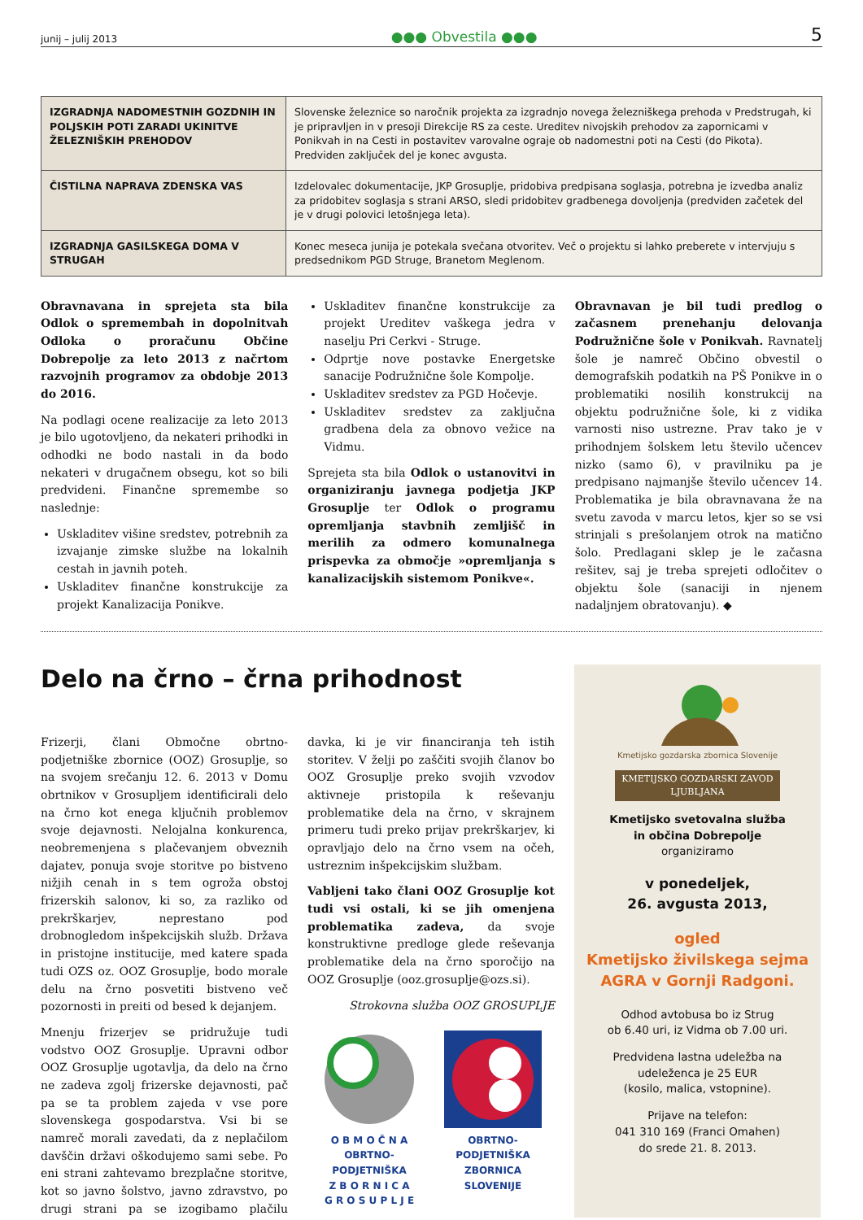junij – julij 2013 ●●● Obvestila ●●● 5
| IZGRADNJA NADOMESTNIH GOZDNIH IN POLJSKIH POTI ZARADI UKINITVE ŽELEZNIŠKIH PREHODOV | Slovenske železnice so naročnik projekta za izgradnjo novega železniškega prehoda v Predstrugah, ki je pripravljen in v presoji Direkcije RS za ceste. Ureditev nivojskih prehodov za zapornicami v Ponikvah in na Cesti in postavitev varovalne ograje ob nadomestni poti na Cesti (do Pikota). Predviden zaključek del je konec avgusta. |
| ČISTILNA NAPRAVA ZDENSKA VAS | Izdelovalec dokumentacije, JKP Grosuplje, pridobiva predpisana soglasja, potrebna je izvedba analiz za pridobitev soglasja s strani ARSO, sledi pridobitev gradbenega dovoljenja (predviden začetek del je v drugi polovici letošnjega leta). |
| IZGRADNJA GASILSKEGA DOMA V STRUGAH | Konec meseca junija je potekala svečana otvoritev. Več o projektu si lahko preberete v intervjuju s predsednikom PGD Struge, Branetom Meglenom. |
Obravnavana in sprejeta sta bila Odlok o spremembah in dopolnitvah Odloka o proračunu Občine Dobrepolje za leto 2013 z načrtom razvojnih programov za obdobje 2013 do 2016.
Na podlagi ocene realizacije za leto 2013 je bilo ugotovljeno, da nekateri prihodki in odhodki ne bodo nastali in da bodo nekateri v drugačnem obsegu, kot so bili predvideni. Finančne spremembe so naslednje:
Uskladitev višine sredstev, potrebnih za izvajanje zimske službe na lokalnih cestah in javnih poteh.
Uskladitev finančne konstrukcije za projekt Kanalizacija Ponikve.
Uskladitev finančne konstrukcije za projekt Ureditev vaškega jedra v naselju Pri Cerkvi - Struge.
Odprtje nove postavke Energetske sanacije Podružnične šole Kompolje.
Uskladitev sredstev za PGD Hočevje.
Uskladitev sredstev za zaključna gradbena dela za obnovo vežice na Vidmu.
Sprejeta sta bila Odlok o ustanovitvi in organiziranju javnega podjetja JKP Grosuplje ter Odlok o programu opremljanja stavbnih zemljišč in merilih za odmero komunalnega prispevka za območje »opremljanja s kanalizacijskih sistemom Ponikve«.
Obravnavan je bil tudi predlog o začasnem prenehanju delovanja Podružnične šole v Ponikvah. Ravnatelj šole je namreč Občino obvestil o demografskih podatkih na PŠ Ponikve in o problematiki nosilih konstrukcij na objektu podružnične šole, ki z vidika varnosti niso ustrezne. Prav tako je v prihodnjem šolskem letu število učencev nizko (samo 6), v pravilniku pa je predpisano najmanjše število učencev 14. Problematika je bila obravnavana že na svetu zavoda v marcu letos, kjer so se vsi strinjali s prešolanjem otrok na matično šolo. Predlagani sklep je le začasna rešitev, saj je treba sprejeti odločitev o objektu šole (sanaciji in njenem nadaljnjem obratovanju). ◆
Delo na črno – črna prihodnost
Frizerji, člani Območne obrtno-podjetniške zbornice (OOZ) Grosuplje, so na svojem srečanju 12. 6. 2013 v Domu obrtnikov v Grosupljem identificirali delo na črno kot enega ključnih problemov svoje dejavnosti. Nelojalna konkurenca, neobremenjena s plačevanjem obveznih dajatev, ponuja svoje storitve po bistveno nižjih cenah in s tem ogroža obstoj frizerskih salonov, ki so, za razliko od prekrškarjev, neprestano pod drobnogledom inšpekcijskih služb. Država in pristojne institucije, med katere spada tudi OZS oz. OOZ Grosuplje, bodo morale delu na črno posvetiti bistveno več pozornosti in preiti od besed k dejanjem.
Mnenju frizerjev se pridružuje tudi vodstvo OOZ Grosuplje. Upravni odbor OOZ Grosuplje ugotavlja, da delo na črno ne zadeva zgolj frizerske dejavnosti, pač pa se ta problem zajeda v vse pore slovenskega gospodarstva. Vsi bi se namreč morali zavedati, da z neplačilom davščin državi oškodujemo sami sebe. Po eni strani zahtevamo brezplačne storitve, kot so javno šolstvo, javno zdravstvo, po drugi strani pa se izogibamo plačilu davka, ki je vir financiranja teh istih storitev. V želji po zaščiti svojih članov bo OOZ Grosuplje preko svojih vzvodov aktivneje pristopila k reševanju problematike dela na črno, v skrajnem primeru tudi preko prijav prekrškarjev, ki opravljajo delo na črno vsem na očeh, ustreznim inšpekcijskim službam.
Vabljeni tako člani OOZ Grosuplje kot tudi vsi ostali, ki se jih omenjena problematika zadeva, da svoje konstruktivne predloge glede reševanja problematike dela na črno sporočijo na OOZ Grosuplje (ooz.grosuplje@ozs.si).
Strokovna služba OOZ GROSUPLJE
O B M O Č N A
OBRTNO-PODJETNIŠKA
Z B O R N I C A
G R O S U P L J E
OBRTNO-PODJETNIŠKA
ZBORNICA
SLOVENIJE
Kmetijsko gozdarska zbornica Slovenije
KMETIJSKO GOZDARSKI ZAVOD LJUBLJANA
Kmetijsko svetovalna služba
in občina Dobrepolje
organiziramo
v ponedeljek,
26. avgusta 2013,
ogled
Kmetijsko živilskega sejma
AGRA v Gornji Radgoni.
Odhod avtobusa bo iz Strug
ob 6.40 uri, iz Vidma ob 7.00 uri.
Predvidena lastna udeležba na
udeleženca je 25 EUR
(kosilo, malica, vstopnine).
Prijave na telefon:
041 310 169 (Franci Omahen)
do srede 21. 8. 2013.